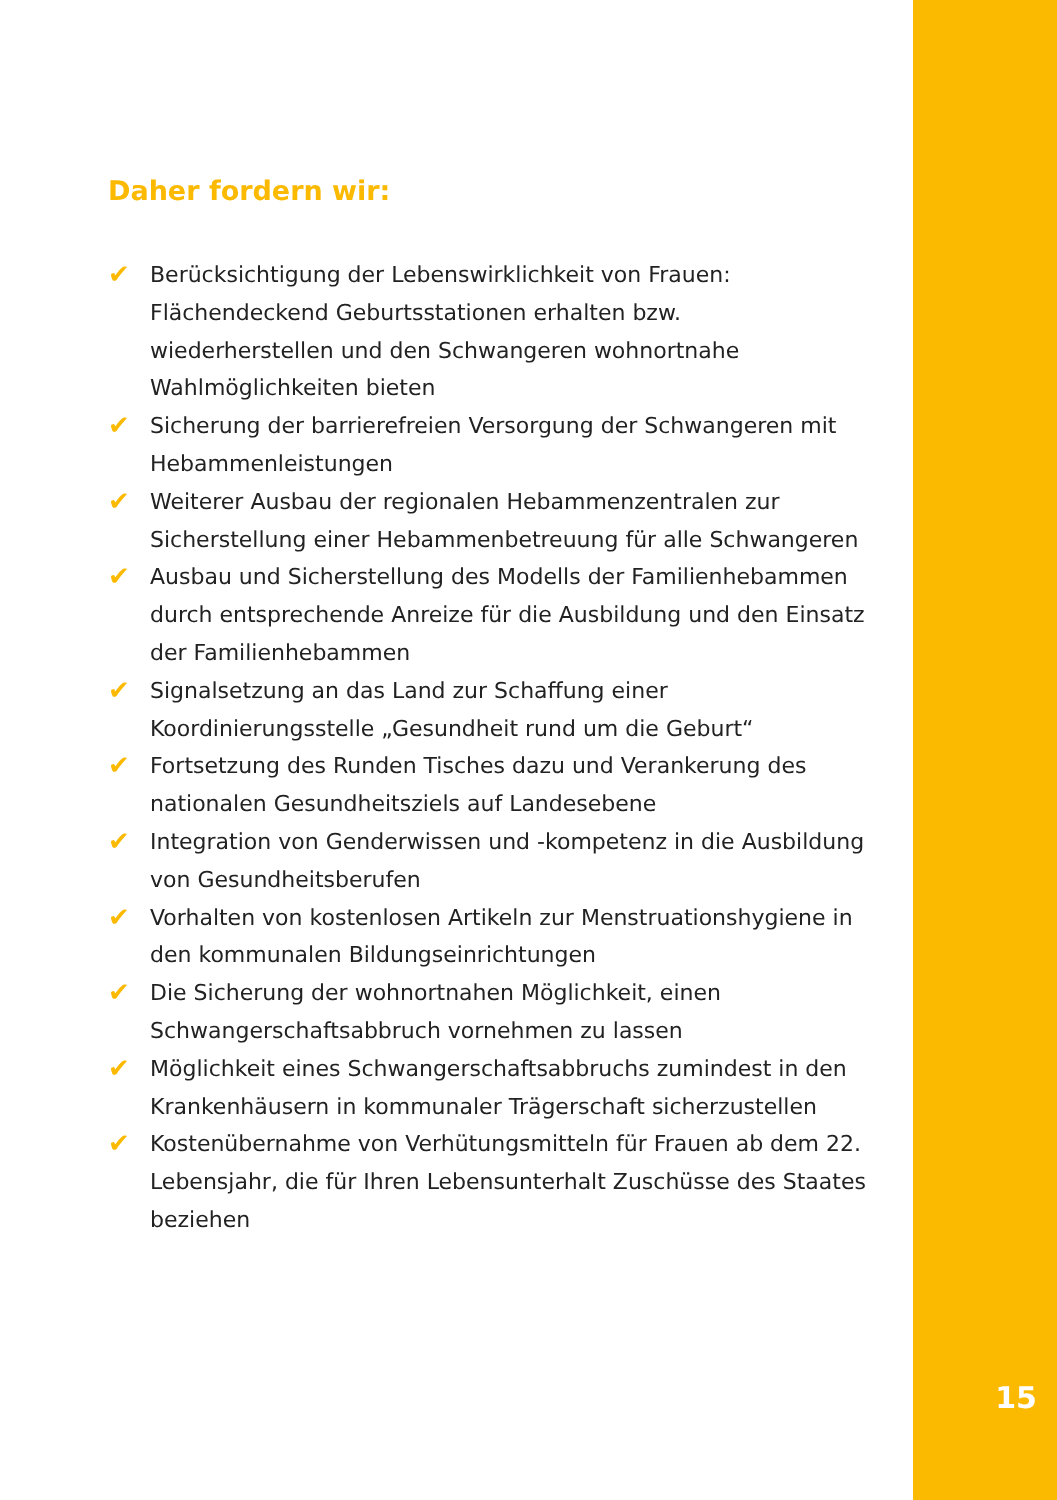Daher fordern wir:
✔ Berücksichtigung der Lebenswirklichkeit von Frauen: Flächendeckend Geburtsstationen erhalten bzw. wiederherstellen und den Schwangeren wohnortnahe Wahlmöglichkeiten bieten
✔ Sicherung der barrierefreien Versorgung der Schwangeren mit Hebammenleistungen
✔ Weiterer Ausbau der regionalen Hebammenzentralen zur Sicherstellung einer Hebammenbetreuung für alle Schwangeren
✔ Ausbau und Sicherstellung des Modells der Familienhebammen durch entsprechende Anreize für die Ausbildung und den Einsatz der Familienhebammen
✔ Signalsetzung an das Land zur Schaffung einer Koordinierungsstelle „Gesundheit rund um die Geburt“
✔ Fortsetzung des Runden Tisches dazu und Verankerung des nationalen Gesundheitsziels auf Landesebene
✔ Integration von Genderwissen und -kompetenz in die Ausbildung von Gesundheitsberufen
✔ Vorhalten von kostenlosen Artikeln zur Menstruationshygiene in den kommunalen Bildungseinrichtungen
✔ Die Sicherung der wohnortnahen Möglichkeit, einen Schwangerschaftsabbruch vornehmen zu lassen
✔ Möglichkeit eines Schwangerschaftsabbruchs zumindest in den Krankenhäusern in kommunaler Trägerschaft sicherzustellen
✔ Kostenübernahme von Verhütungsmitteln für Frauen ab dem 22. Lebensjahr, die für Ihren Lebensunterhalt Zuschüsse des Staates beziehen
15